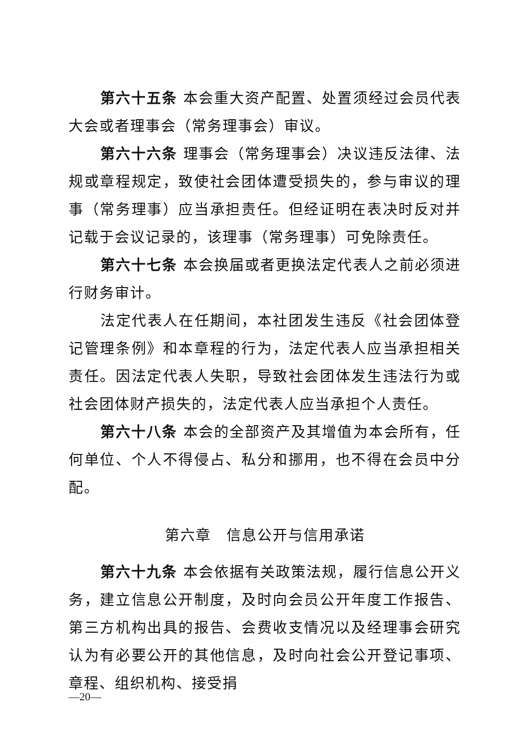第六十五条 本会重大资产配置、处置须经过会员代表大会或者理事会（常务理事会）审议。
第六十六条 理事会（常务理事会）决议违反法律、法规或章程规定，致使社会团体遭受损失的，参与审议的理事（常务理事）应当承担责任。但经证明在表决时反对并记载于会议记录的，该理事（常务理事）可免除责任。
第六十七条 本会换届或者更换法定代表人之前必须进行财务审计。
法定代表人在任期间，本社团发生违反《社会团体登记管理条例》和本章程的行为，法定代表人应当承担相关责任。因法定代表人失职，导致社会团体发生违法行为或社会团体财产损失的，法定代表人应当承担个人责任。
第六十八条 本会的全部资产及其增值为本会所有，任何单位、个人不得侵占、私分和挪用，也不得在会员中分配。
第六章　信息公开与信用承诺
第六十九条 本会依据有关政策法规，履行信息公开义务，建立信息公开制度，及时向会员公开年度工作报告、第三方机构出具的报告、会费收支情况以及经理事会研究认为有必要公开的其他信息，及时向社会公开登记事项、章程、组织机构、接受捐
—20—